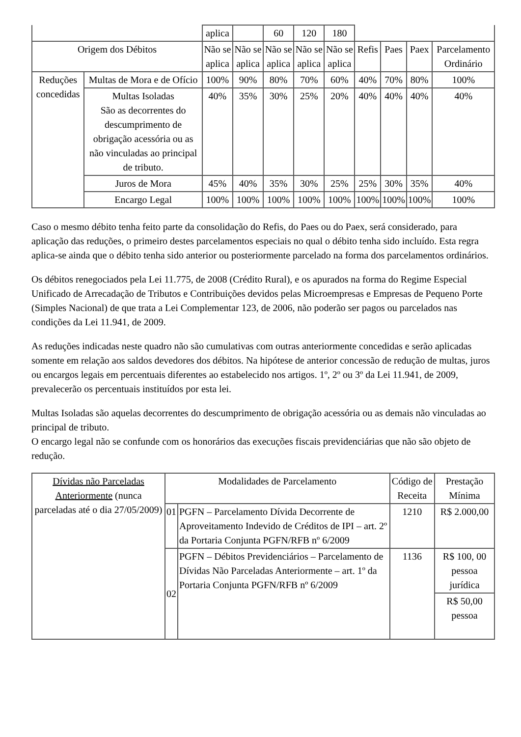| | | aplica | | 60 | 120 | 180 | | | | |
| Origem dos Débitos | | Não se aplica | Não se aplica | Não se aplica | Não se aplica | Não se aplica | Refis | Paes | Paex | Parcelamento Ordinário |
| Reduções concedidas | Multas de Mora e de Ofício | 100% | 90% | 80% | 70% | 60% | 40% | 70% | 80% | 100% |
| | Multas Isoladas São as decorrentes do descumprimento de obrigação acessória ou as não vinculadas ao principal de tributo. | 40% | 35% | 30% | 25% | 20% | 40% | 40% | 40% | 40% |
| | Juros de Mora | 45% | 40% | 35% | 30% | 25% | 25% | 30% | 35% | 40% |
| | Encargo Legal | 100% | 100% | 100% | 100% | 100% | 100% | 100% | 100% | 100% |
Caso o mesmo débito tenha feito parte da consolidação do Refis, do Paes ou do Paex, será considerado, para aplicação das reduções, o primeiro destes parcelamentos especiais no qual o débito tenha sido incluído. Esta regra aplica-se ainda que o débito tenha sido anterior ou posteriormente parcelado na forma dos parcelamentos ordinários.
Os débitos renegociados pela Lei 11.775, de 2008 (Crédito Rural), e os apurados na forma do Regime Especial Unificado de Arrecadação de Tributos e Contribuições devidos pelas Microempresas e Empresas de Pequeno Porte (Simples Nacional) de que trata a Lei Complementar 123, de 2006, não poderão ser pagos ou parcelados nas condições da Lei 11.941, de 2009.
As reduções indicadas neste quadro não são cumulativas com outras anteriormente concedidas e serão aplicadas somente em relação aos saldos devedores dos débitos. Na hipótese de anterior concessão de redução de multas, juros ou encargos legais em percentuais diferentes ao estabelecido nos artigos. 1º, 2º ou 3º da Lei 11.941, de 2009, prevalecerão os percentuais instituídos por esta lei.
Multas Isoladas são aquelas decorrentes do descumprimento de obrigação acessória ou as demais não vinculadas ao principal de tributo.
O encargo legal não se confunde com os honorários das execuções fiscais previdenciárias que não são objeto de redução.
| Dívidas não Parceladas Anteriormente (nunca parceladas até o dia 27/05/2009) | Modalidades de Parcelamento | | Código de Receita | Prestação Mínima |
| | 01 | PGFN – Parcelamento Dívida Decorrente de Aproveitamento Indevido de Créditos de IPI – art. 2º da Portaria Conjunta PGFN/RFB nº 6/2009 | 1210 | R$ 2.000,00 |
| | 02 | PGFN – Débitos Previdenciários – Parcelamento de Dívidas Não Parceladas Anteriormente – art. 1º da Portaria Conjunta PGFN/RFB nº 6/2009 | 1136 | R$ 100, 00 pessoa jurídica |
| | | | | R$ 50,00 pessoa |